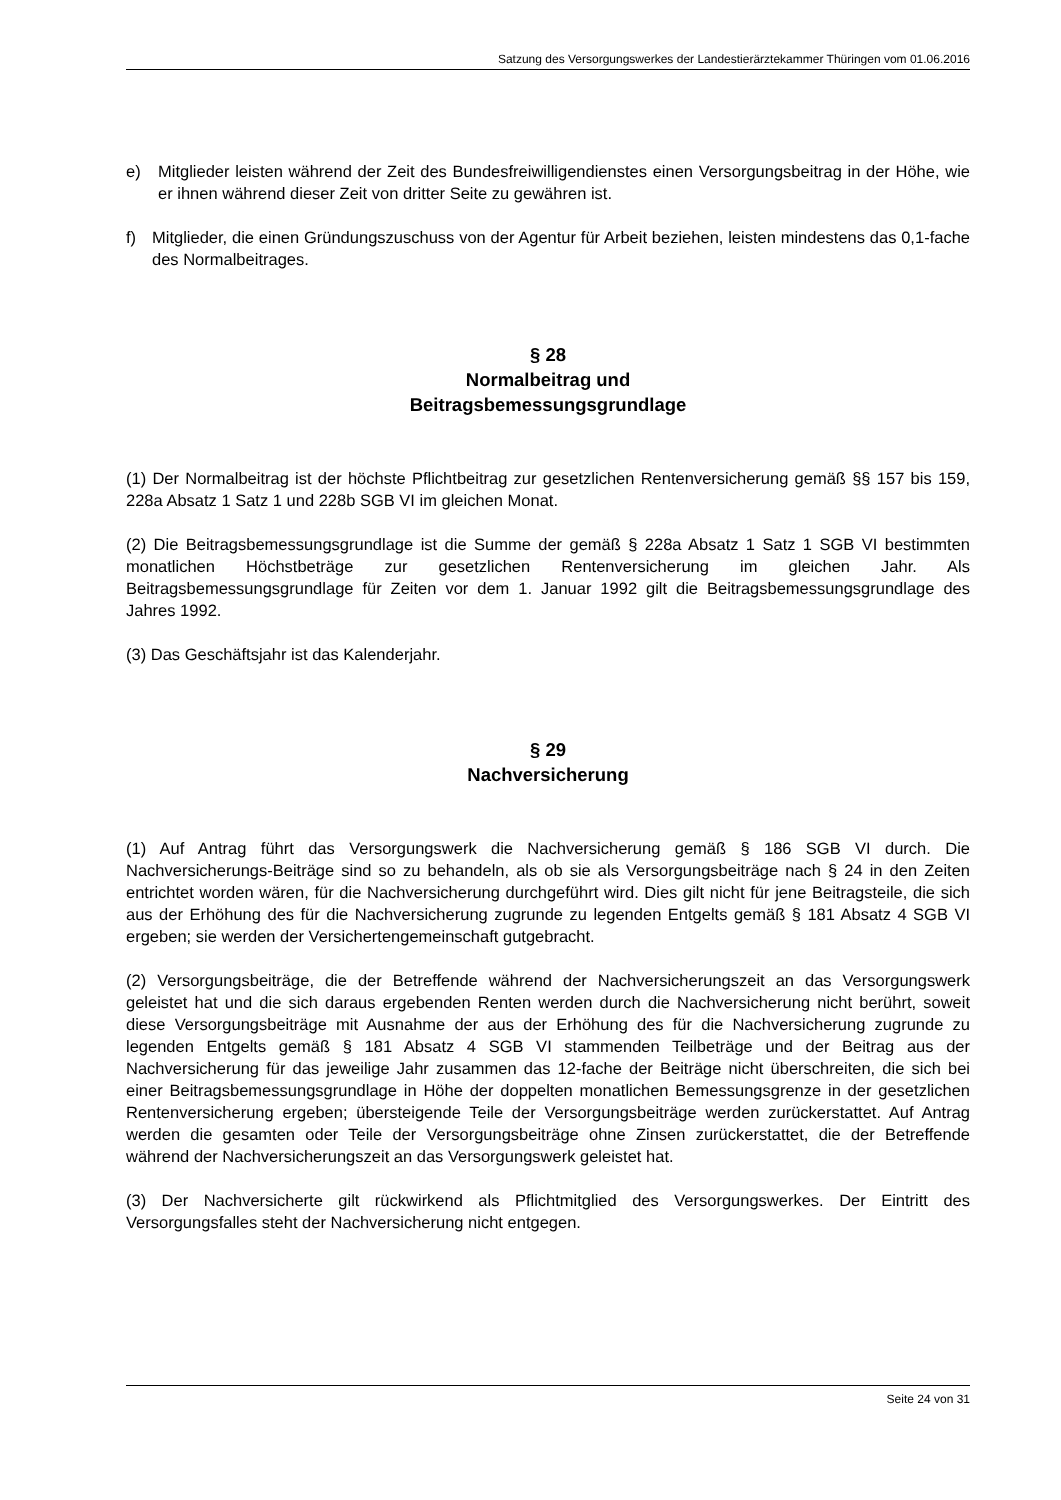Satzung des Versorgungswerkes der Landestierärztekammer Thüringen vom 01.06.2016
e) Mitglieder leisten während der Zeit des Bundesfreiwilligendienstes einen Versorgungsbeitrag in der Höhe, wie er ihnen während dieser Zeit von dritter Seite zu gewähren ist.
f) Mitglieder, die einen Gründungszuschuss von der Agentur für Arbeit beziehen, leisten mindestens das 0,1-fache des Normalbeitrages.
§ 28
Normalbeitrag und
Beitragsbemessungsgrundlage
(1) Der Normalbeitrag ist der höchste Pflichtbeitrag zur gesetzlichen Rentenversicherung gemäß §§ 157 bis 159, 228a Absatz 1 Satz 1 und 228b SGB VI im gleichen Monat.
(2) Die Beitragsbemessungsgrundlage ist die Summe der gemäß § 228a Absatz 1 Satz 1 SGB VI bestimmten monatlichen Höchstbeträge zur gesetzlichen Rentenversicherung im gleichen Jahr. Als Beitragsbemessungsgrundlage für Zeiten vor dem 1. Januar 1992 gilt die Beitragsbemessungsgrundlage des Jahres 1992.
(3) Das Geschäftsjahr ist das Kalenderjahr.
§ 29
Nachversicherung
(1) Auf Antrag führt das Versorgungswerk die Nachversicherung gemäß § 186 SGB VI durch. Die Nachversicherungs-Beiträge sind so zu behandeln, als ob sie als Versorgungsbeiträge nach § 24 in den Zeiten entrichtet worden wären, für die Nachversicherung durchgeführt wird. Dies gilt nicht für jene Beitragsteile, die sich aus der Erhöhung des für die Nachversicherung zugrunde zu legenden Entgelts gemäß § 181 Absatz 4 SGB VI ergeben; sie werden der Versichertengemeinschaft gutgebracht.
(2) Versorgungsbeiträge, die der Betreffende während der Nachversicherungszeit an das Versorgungswerk geleistet hat und die sich daraus ergebenden Renten werden durch die Nachversicherung nicht berührt, soweit diese Versorgungsbeiträge mit Ausnahme der aus der Erhöhung des für die Nachversicherung zugrunde zu legenden Entgelts gemäß § 181 Absatz 4 SGB VI stammenden Teilbeträge und der Beitrag aus der Nachversicherung für das jeweilige Jahr zusammen das 12-fache der Beiträge nicht überschreiten, die sich bei einer Beitragsbemessungsgrundlage in Höhe der doppelten monatlichen Bemessungsgrenze in der gesetzlichen Rentenversicherung ergeben; übersteigende Teile der Versorgungsbeiträge werden zurückerstattet. Auf Antrag werden die gesamten oder Teile der Versorgungsbeiträge ohne Zinsen zurückerstattet, die der Betreffende während der Nachversicherungszeit an das Versorgungswerk geleistet hat.
(3) Der Nachversicherte gilt rückwirkend als Pflichtmitglied des Versorgungswerkes. Der Eintritt des Versorgungsfalles steht der Nachversicherung nicht entgegen.
Seite 24 von 31